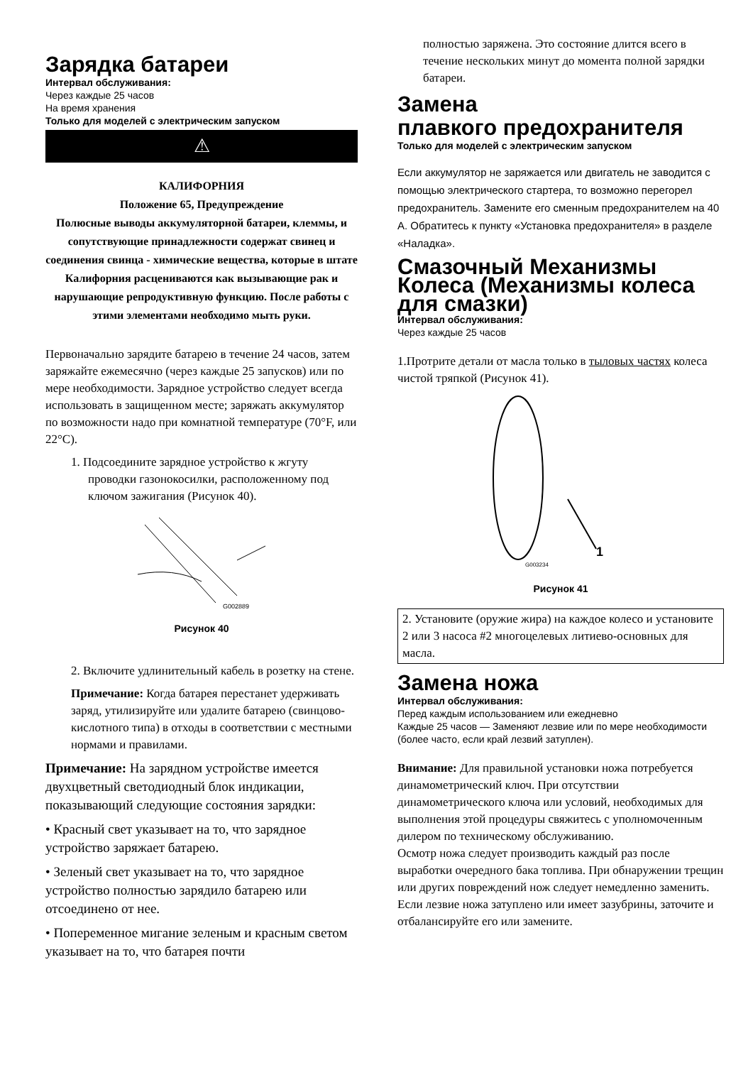Зарядка батареи
Интервал обслуживания:
Через каждые 25 часов
На время хранения
Только для моделей с электрическим запуском
⚠
КАЛИФОРНИЯ
Положение 65, Предупреждение
Полюсные выводы аккумуляторной батареи, клеммы, и сопутствующие принадлежности содержат свинец и соединения свинца - химические вещества, которые в штате Калифорния расцениваются как вызывающие рак и нарушающие репродуктивную функцию. После работы с этими элементами необходимо мыть руки.
Первоначально зарядите батарею в течение 24 часов, затем заряжайте ежемесячно (через каждые 25 запусков) или по мере необходимости. Зарядное устройство следует всегда использовать в защищенном месте; заряжать аккумулятор по возможности надо при комнатной температуре (70°F, или 22°C).
1. Подсоедините зарядное устройство к жгуту проводки газонокосилки, расположенному под ключом зажигания (Рисунок 40).
G002889
Рисунок 40
2. Включите удлинительный кабель в розетку на стене.
Примечание: Когда батарея перестанет удерживать заряд, утилизируйте или удалите батарею (свинцово-кислотного типа) в отходы в соответствии с местными нормами и правилами.
Примечание: На зарядном устройстве имеется двухцветный светодиодный блок индикации, показывающий следующие состояния зарядки:
• Красный свет указывает на то, что зарядное устройство заряжает батарею.
• Зеленый свет указывает на то, что зарядное устройство полностью зарядило батарею или отсоединено от нее.
• Попеременное мигание зеленым и красным светом указывает на то, что батарея почти
полностью заряжена. Это состояние длится всего в течение нескольких минут до момента полной зарядки батареи.
Замена
плавкого предохранителя
Только для моделей с электрическим запуском
Если аккумулятор не заряжается или двигатель не заводится с помощью электрического стартера, то возможно перегорел предохранитель. Замените его сменным предохранителем на 40 А. Обратитесь к пункту «Установка предохранителя» в разделе «Наладка».
Смазочный Механизмы Колеса (Механизмы колеса для смазки)
Интервал обслуживания:
Через каждые 25 часов
1.Протрите детали от масла только в тыловых частях колеса чистой тряпкой (Рисунок 41).
1
G003234
Рисунок 41
2. Установите (оружие жира) на каждое колесо и установите 2 или 3 насоса #2 многоцелевых литиево-основных для масла.
Замена ножа
Интервал обслуживания:
Перед каждым использованием или ежедневно
Каждые 25 часов — Заменяют лезвие или по мере необходимости (более часто, если край лезвий затуплен).
Внимание: Для правильной установки ножа потребуется динамометрический ключ. При отсутствии динамометрического ключа или условий, необходимых для выполнения этой процедуры свяжитесь с уполномоченным дилером по техническому обслуживанию.
Осмотр ножа следует производить каждый раз после выработки очередного бака топлива. При обнаружении трещин или других повреждений нож следует немедленно заменить. Если лезвие ножа затуплено или имеет зазубрины, заточите и отбалансируйте его или замените.